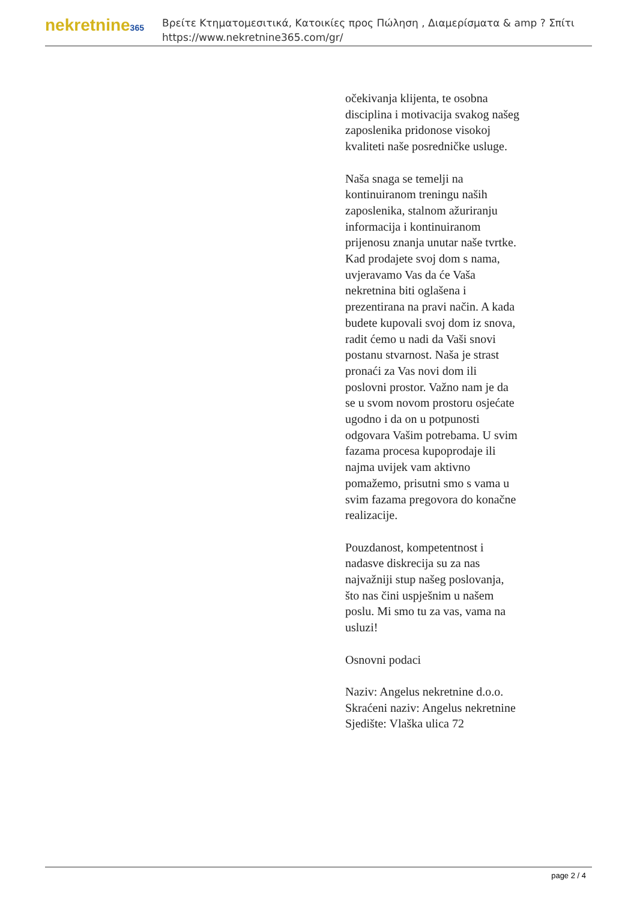nekretnine365
Βρείτε Κτηματομεσιτικά, Κατοικίες προς Πώληση , Διαμερίσματα & amp ? Σπίτι
https://www.nekretnine365.com/gr/
očekivanja klijenta, te osobna disciplina i motivacija svakog našeg zaposlenika pridonose visokoj kvaliteti naše posredničke usluge.
Naša snaga se temelji na kontinuiranom treningu naših zaposlenika, stalnom ažuriranju informacija i kontinuiranom prijenosu znanja unutar naše tvrtke. Kad prodajete svoj dom s nama, uvjeravamo Vas da će Vaša nekretnina biti oglašena i prezentirana na pravi način. A kada budete kupovali svoj dom iz snova, radit ćemo u nadi da Vaši snovi postanu stvarnost. Naša je strast pronaći za Vas novi dom ili poslovni prostor. Važno nam je da se u svom novom prostoru osjećate ugodno i da on u potpunosti odgovara Vašim potrebama. U svim fazama procesa kupoprodaje ili najma uvijek vam aktivno pomažemo, prisutni smo s vama u svim fazama pregovora do konačne realizacije.
Pouzdanost, kompetentnost i nadasve diskrecija su za nas najvažniji stup našeg poslovanja, što nas čini uspješnim u našem poslu. Mi smo tu za vas, vama na usluzi!
Osnovni podaci
Naziv: Angelus nekretnine d.o.o.
Skraćeni naziv: Angelus nekretnine
Sjedište: Vlaška ulica 72
page 2 / 4